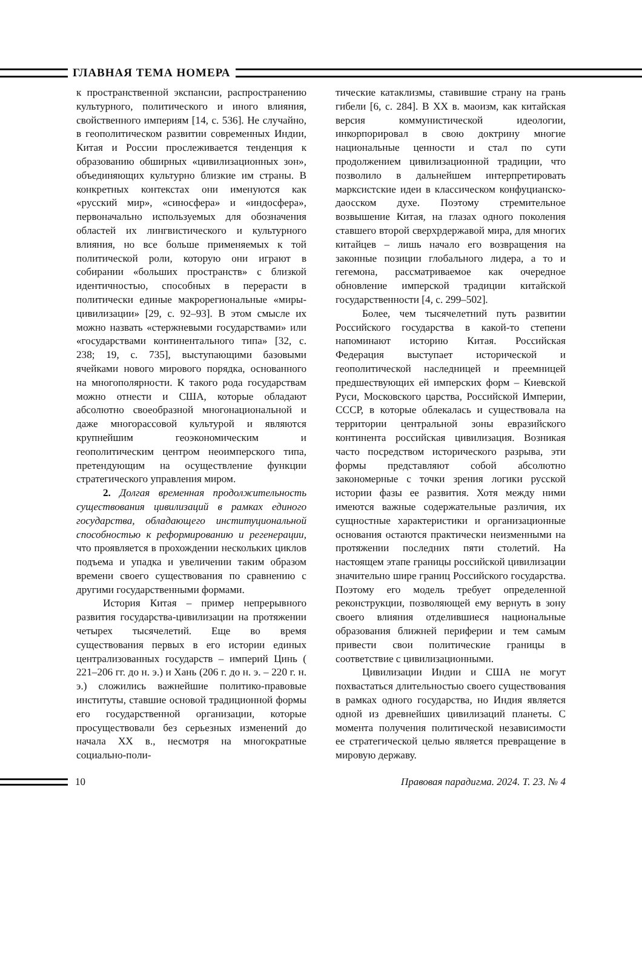ГЛАВНАЯ ТЕМА НОМЕРА
к пространственной экспансии, распространению культурного, политического и иного влияния, свойственного империям [14, с. 536]. Не случайно, в геополитическом развитии современных Индии, Китая и России прослеживается тенденция к образованию обширных «цивилизационных зон», объединяющих культурно близкие им страны. В конкретных контекстах они именуются как «русский мир», «синосфера» и «индосфера», первоначально используемых для обозначения областей их лингвистического и культурного влияния, но все больше применяемых к той политической роли, которую они играют в собирании «больших пространств» с близкой идентичностью, способных в перерасти в политически единые макрорегиональные «миры-цивилизации» [29, с. 92–93]. В этом смысле их можно назвать «стержневыми государствами» или «государствами континентального типа» [32, с. 238; 19, с. 735], выступающими базовыми ячейками нового мирового порядка, основанного на многополярности. К такого рода государствам можно отнести и США, которые обладают абсолютно своеобразной многонациональной и даже многорассовой культурой и являются крупнейшим геоэкономическим и геополитическим центром неоимперского типа, претендующим на осуществление функции стратегического управления миром.
2. Долгая временная продолжительность существования цивилизаций в рамках единого государства, обладающего институциональной способностью к реформированию и регенерации, что проявляется в прохождении нескольких циклов подъема и упадка и увеличении таким образом времени своего существования по сравнению с другими государственными формами.
История Китая – пример непрерывного развития государства-цивилизации на протяжении четырех тысячелетий. Еще во время существования первых в его истории единых централизованных государств – империй Цинь ( 221–206 гг. до н. э.) и Хань (206 г. до н. э. – 220 г. н. э.) сложились важнейшие политико-правовые институты, ставшие основой традиционной формы его государственной организации, которые просуществовали без серьезных изменений до начала XX в., несмотря на многократные социально-поли-
тические катаклизмы, ставившие страну на грань гибели [6, с. 284]. В XX в. маоизм, как китайская версия коммунистической идеологии, инкорпорировал в свою доктрину многие национальные ценности и стал по сути продолжением цивилизационной традиции, что позволило в дальнейшем интерпретировать марксистские идеи в классическом конфуцианско-даосском духе. Поэтому стремительное возвышение Китая, на глазах одного поколения ставшего второй сверхрдержавой мира, для многих китайцев – лишь начало его возвращения на законные позиции глобального лидера, а то и гегемона, рассматриваемое как очередное обновление имперской традиции китайской государственности [4, с. 299–502].
Более, чем тысячелетний путь развитии Российского государства в какой-то степени напоминают историю Китая. Российская Федерация выступает исторической и геополитической наследницей и преемницей предшествующих ей имперских форм – Киевской Руси, Московского царства, Российской Империи, СССР, в которые облекалась и существовала на территории центральной зоны евразийского континента российская цивилизация. Возникая часто посредством исторического разрыва, эти формы представляют собой абсолютно закономерные с точки зрения логики русской истории фазы ее развития. Хотя между ними имеются важные содержательные различия, их сущностные характеристики и организационные основания остаются практически неизменными на протяжении последних пяти столетий. На настоящем этапе границы российской цивилизации значительно шире границ Российского государства. Поэтому его модель требует определенной реконструкции, позволяющей ему вернуть в зону своего влияния отделившиеся национальные образования ближней периферии и тем самым привести свои политические границы в соответствие с цивилизационными.
Цивилизации Индии и США не могут похвастаться длительностью своего существования в рамках одного государства, но Индия является одной из древнейших цивилизаций планеты. С момента получения политической независимости ее стратегической целью является превращение в мировую державу.
10 Правовая парадигма. 2024. Т. 23. № 4